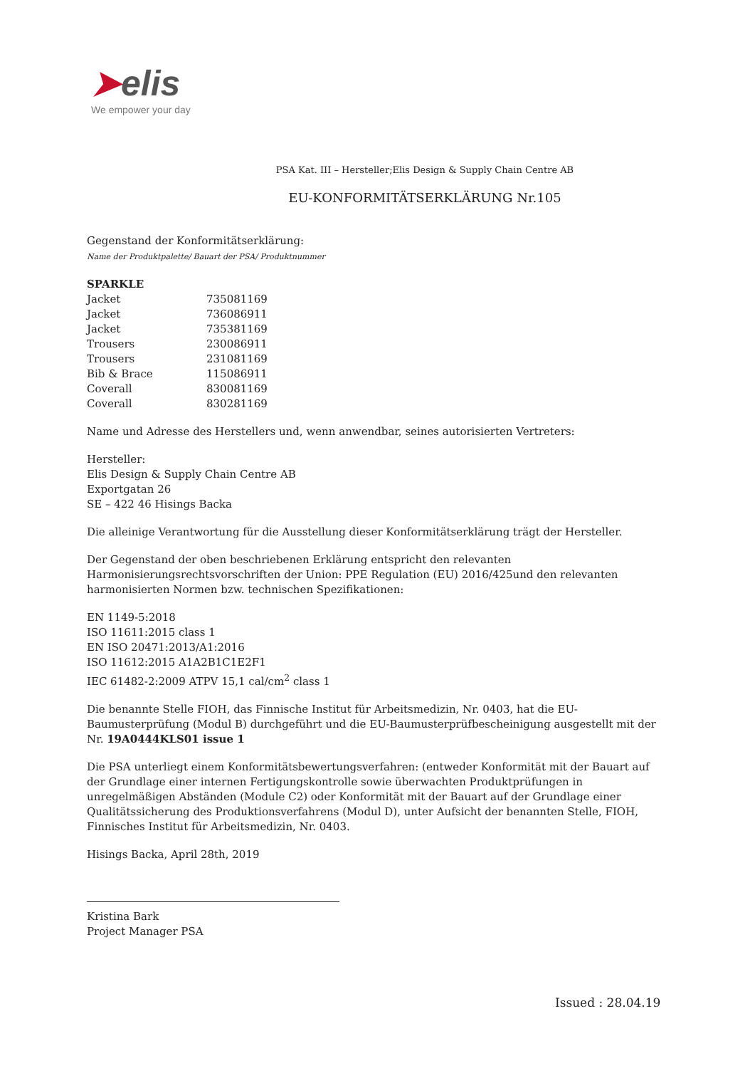➤elis
We empower your day
PSA Kat. III – Hersteller;Elis Design & Supply Chain Centre AB
EU-KONFORMITÄTSERKLÄRUNG Nr.105
Gegenstand der Konformitätserklärung:
Name der Produktpalette/ Bauart der PSA/ Produktnummer
| SPARKLE | |
| Jacket | 735081169 |
| Jacket | 736086911 |
| Jacket | 735381169 |
| Trousers | 230086911 |
| Trousers | 231081169 |
| Bib & Brace | 115086911 |
| Coverall | 830081169 |
| Coverall | 830281169 |
Name und Adresse des Herstellers und, wenn anwendbar, seines autorisierten Vertreters:
Hersteller:
Elis Design & Supply Chain Centre AB
Exportgatan 26
SE – 422 46 Hisings Backa
Die alleinige Verantwortung für die Ausstellung dieser Konformitätserklärung trägt der Hersteller.
Der Gegenstand der oben beschriebenen Erklärung entspricht den relevanten Harmonisierungsrechtsvorschriften der Union: PPE Regulation (EU) 2016/425und den relevanten harmonisierten Normen bzw. technischen Spezifikationen:
EN 1149-5:2018
ISO 11611:2015 class 1
EN ISO 20471:2013/A1:2016
ISO 11612:2015 A1A2B1C1E2F1
IEC 61482-2:2009 ATPV 15,1 cal/cm<sup>2</sup> class 1
Die benannte Stelle FIOH, das Finnische Institut für Arbeitsmedizin, Nr. 0403, hat die EU-Baumusterprüfung (Modul B) durchgeführt und die EU-Baumusterprüfbescheinigung ausgestellt mit der Nr. 19A0444KLS01 issue 1
Die PSA unterliegt einem Konformitätsbewertungsverfahren: (entweder Konformität mit der Bauart auf der Grundlage einer internen Fertigungskontrolle sowie überwachten Produktprüfungen in unregelmäßigen Abständen (Module C2) oder Konformität mit der Bauart auf der Grundlage einer Qualitätssicherung des Produktionsverfahrens (Modul D), unter Aufsicht der benannten Stelle, FIOH, Finnisches Institut für Arbeitsmedizin, Nr. 0403.
Hisings Backa, April 28th, 2019
Kristina Bark
Project Manager PSA
Issued : 28.04.19